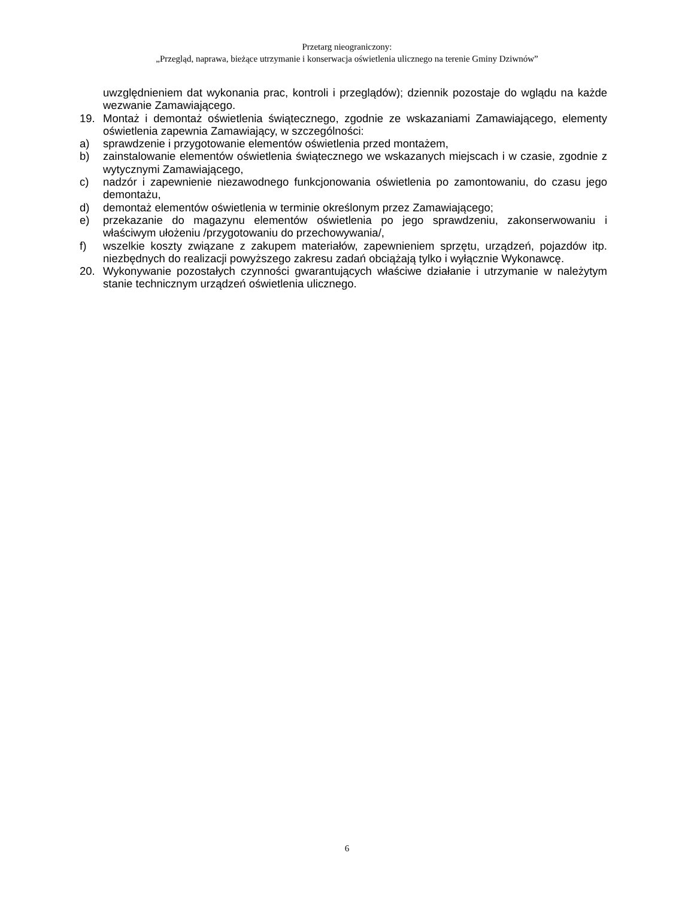Przetarg nieograniczony:
„Przegląd, naprawa, bieżące utrzymanie i konserwacja oświetlenia ulicznego na terenie Gminy Dziwnów”
uwzględnieniem dat wykonania prac, kontroli i przeglądów); dziennik pozostaje do wglądu na każde wezwanie Zamawiającego.
19. Montaż i demontaż oświetlenia świątecznego, zgodnie ze wskazaniami Zamawiającego, elementy oświetlenia zapewnia Zamawiający, w szczególności:
a) sprawdzenie i przygotowanie elementów oświetlenia przed montażem,
b) zainstalowanie elementów oświetlenia świątecznego we wskazanych miejscach i w czasie, zgodnie z wytycznymi Zamawiającego,
c) nadzór i zapewnienie niezawodnego funkcjonowania oświetlenia po zamontowaniu, do czasu jego demontażu,
d) demontaż elementów oświetlenia w terminie określonym przez Zamawiającego;
e) przekazanie do magazynu elementów oświetlenia po jego sprawdzeniu, zakonserwowaniu i właściwym ułożeniu /przygotowaniu do przechowywania/,
f) wszelkie koszty związane z zakupem materiałów, zapewnieniem sprzętu, urządzeń, pojazdów itp. niezbędnych do realizacji powyższego zakresu zadań obciążają tylko i wyłącznie Wykonawcę.
20. Wykonywanie pozostałych czynności gwarantujących właściwe działanie i utrzymanie w należytym stanie technicznym urządzeń oświetlenia ulicznego.
6